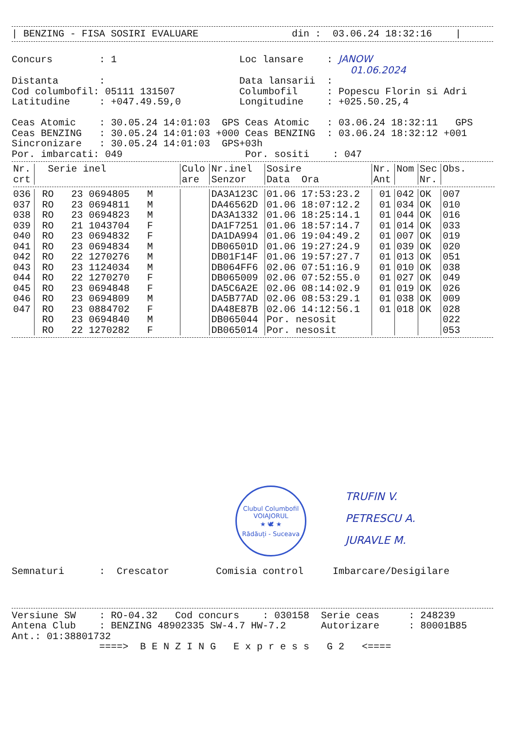| BENZING - FISA SOSIRI EVALUARE                din :  03.06.24 18:32:16    |
Concurs        : 1                     Loc lansare    : JANOW
                                                          01.06.2024
Distanta       :                       Data lansarii  :
Cod columbofil: 05111 131507           Columbofil     : Popescu Florin si Adri
Latitudine     : +047.49.59,0          Longitudine    : +025.50.25,4

Ceas Atomic    : 30.05.24 14:01:03  GPS Ceas Atomic   : 03.06.24 18:32:11   GPS
Ceas BENZING   : 30.05.24 14:01:03 +000 Ceas BENZING  : 03.06.24 18:32:12 +001
Sincronizare   : 30.05.24 14:01:03  GPS+03h
Por. imbarcati: 049                     Por. sositi    : 047
| Nr. crt | Serie inel | Culo are | Nr.inel Senzor | Sosire Data Ora | Nr. Ant | Nom | Sec Nr. | Obs. |
| --- | --- | --- | --- | --- | --- | --- | --- | --- |
| 036 | RO 23 0694805 M | | DA3A123C | 01.06 17:53:23.2 | 01 | 042 | OK | 007 |
| 037 | RO 23 0694811 M | | DA46562D | 01.06 18:07:12.2 | 01 | 034 | OK | 010 |
| 038 | RO 23 0694823 M | | DA3A1332 | 01.06 18:25:14.1 | 01 | 044 | OK | 016 |
| 039 | RO 21 1043704 F | | DA1F7251 | 01.06 18:57:14.7 | 01 | 014 | OK | 033 |
| 040 | RO 23 0694832 F | | DA1DA994 | 01.06 19:04:49.2 | 01 | 007 | OK | 019 |
| 041 | RO 23 0694834 M | | DB06501D | 01.06 19:27:24.9 | 01 | 039 | OK | 020 |
| 042 | RO 22 1270276 M | | DB01F14F | 01.06 19:57:27.7 | 01 | 013 | OK | 051 |
| 043 | RO 23 1124034 M | | DB064FF6 | 02.06 07:51:16.9 | 01 | 010 | OK | 038 |
| 044 | RO 22 1270270 F | | DB065009 | 02.06 07:52:55.0 | 01 | 027 | OK | 049 |
| 045 | RO 23 0694848 F | | DA5C6A2E | 02.06 08:14:02.9 | 01 | 019 | OK | 026 |
| 046 | RO 23 0694809 M | | DA5B77AD | 02.06 08:53:29.1 | 01 | 038 | OK | 009 |
| 047 | RO 23 0884702 F | | DA48E87B | 02.06 14:12:56.1 | 01 | 018 | OK | 028 |
| | RO 23 0694840 M | | DB065044 | Por. nesosit | | | | 022 |
| | RO 22 1270282 F | | DB065014 | Por. nesosit | | | | 053 |
Clubul Columbofil
VOIAJORUL
★ 🕊 ★
Rădăuți - Suceava
TRUFIN V.
PETRESCU A.
JURAVLE M.
Semnaturi      :  Crescator        Comisia control     Imbarcare/Desigilare
Versiune SW    : RO-04.32   Cod concurs    : 030158  Serie ceas     : 248239
Antena Club    : BENZING 48902335 SW-4.7 HW-7.2      Autorizare     : 80001B85
Ant.: 01:38801732
               ====>  B E N Z I N G   E x p r e s s   G 2   <====